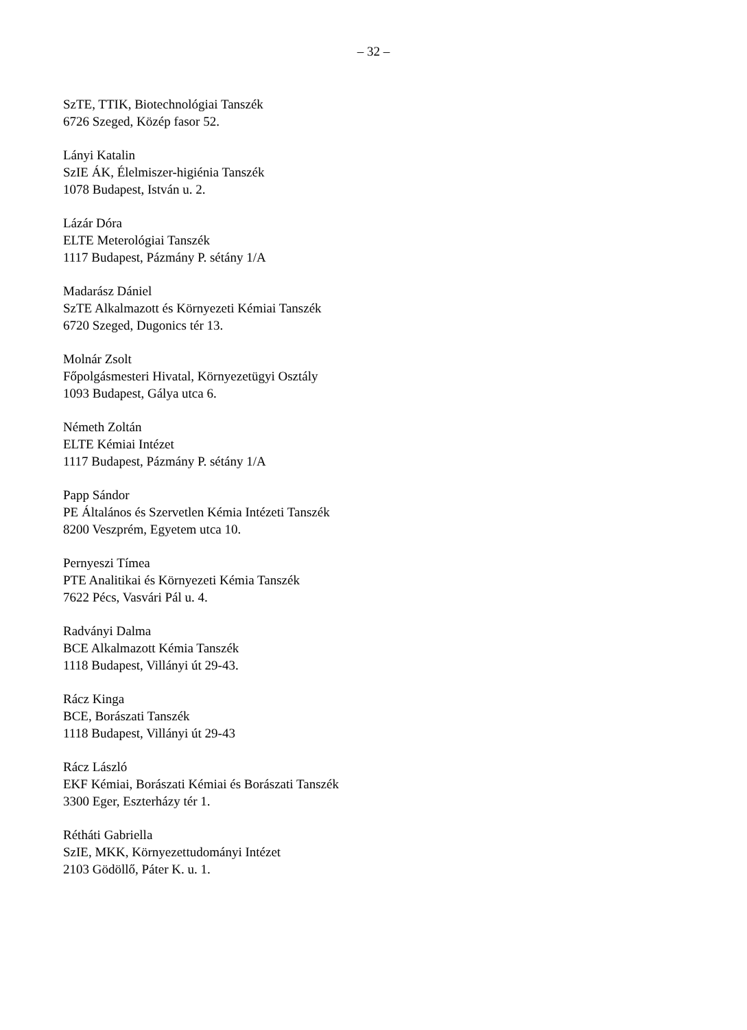– 32 –
SzTE, TTIK, Biotechnológiai Tanszék
6726 Szeged, Közép fasor 52.
Lányi Katalin
SzIE ÁK, Élelmiszer-higiénia Tanszék
1078 Budapest, István u. 2.
Lázár Dóra
ELTE Meterológiai Tanszék
1117 Budapest, Pázmány P. sétány 1/A
Madarász Dániel
SzTE Alkalmazott és Környezeti Kémiai Tanszék
6720 Szeged, Dugonics tér 13.
Molnár Zsolt
Főpolgásmesteri Hivatal, Környezetügyi Osztály
1093 Budapest, Gálya utca 6.
Németh Zoltán
ELTE Kémiai Intézet
1117 Budapest, Pázmány P. sétány 1/A
Papp Sándor
PE Általános és Szervetlen Kémia Intézeti Tanszék
8200 Veszprém, Egyetem utca 10.
Pernyeszi Tímea
PTE Analitikai és Környezeti Kémia Tanszék
7622 Pécs, Vasvári Pál u. 4.
Radványi Dalma
BCE Alkalmazott Kémia Tanszék
1118 Budapest, Villányi út 29-43.
Rácz Kinga
BCE, Borászati Tanszék
1118 Budapest, Villányi út 29-43
Rácz László
EKF Kémiai, Borászati Kémiai és Borászati Tanszék
3300 Eger, Eszterházy tér 1.
Rétháti Gabriella
SzIE, MKK, Környezettudományi Intézet
2103 Gödöllő, Páter K. u. 1.